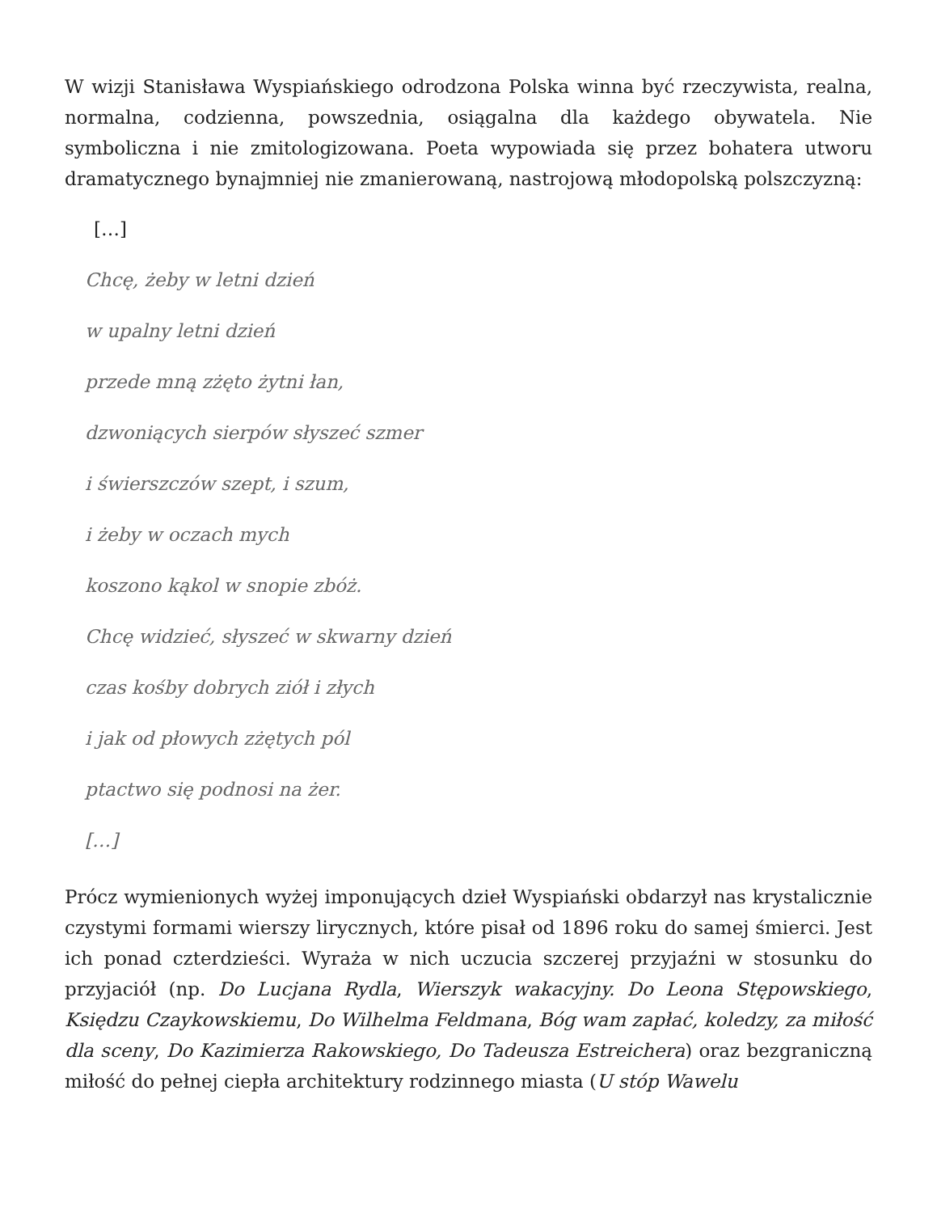W wizji Stanisława Wyspiańskiego odrodzona Polska winna być rzeczywista, realna, normalna, codzienna, powszednia, osiągalna dla każdego obywatela. Nie symboliczna i nie zmitologizowana. Poeta wypowiada się przez bohatera utworu dramatycznego bynajmniej nie zmanierowaną, nastrojową młodopolską polszczyzną:
[…]
Chcę, żeby w letni dzień
w upalny letni dzień
przede mną zżęto żytni łan,
dzwoniących sierpów słyszeć szmer
i świerszczów szept, i szum,
i żeby w oczach mych
koszono kąkol w snopie zbóż.
Chcę widzieć, słyszeć w skwarny dzień
czas kośby dobrych ziół i złych
i jak od płowych zżętych pól
ptactwo się podnosi na żer.
[…]
Prócz wymienionych wyżej imponujących dzieł Wyspiański obdarzył nas krystalicznie czystymi formami wierszy lirycznych, które pisał od 1896 roku do samej śmierci. Jest ich ponad czterdzieści. Wyraża w nich uczucia szczerej przyjaźni w stosunku do przyjaciół (np. Do Lucjana Rydla, Wierszyk wakacyjny. Do Leona Stępowskiego, Księdzu Czaykowskiemu, Do Wilhelma Feldmana, Bóg wam zapłać, koledzy, za miłość dla sceny, Do Kazimierza Rakowskiego, Do Tadeusza Estreichera) oraz bezgraniczną miłość do pełnej ciepła architektury rodzinnego miasta (U stóp Wawelu